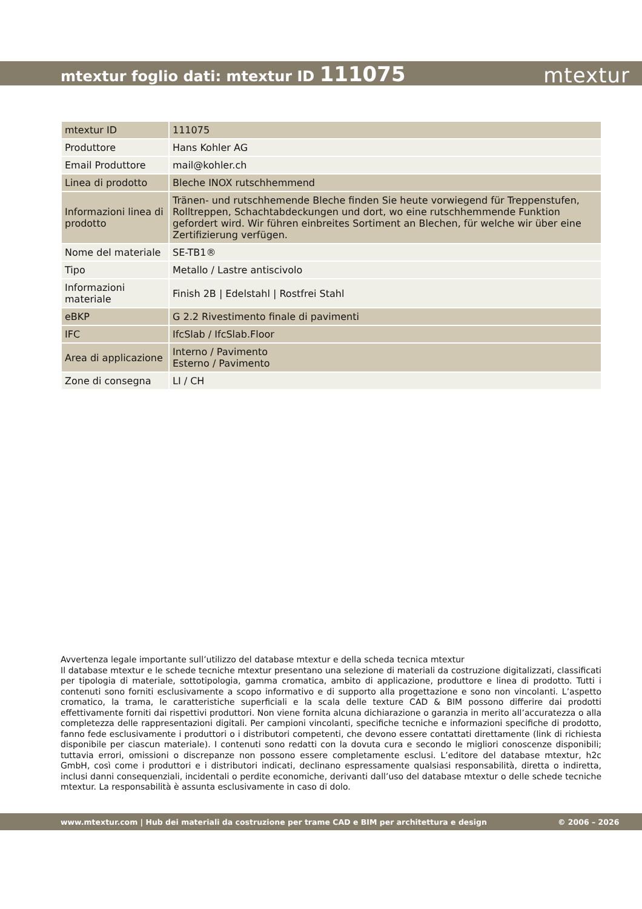mtextur foglio dati: mtextur ID 111075 mtextur
| mtextur ID | 111075 |
| Produttore | Hans Kohler AG |
| Email Produttore | mail@kohler.ch |
| Linea di prodotto | Bleche INOX rutschhemmend |
| Informazioni linea di prodotto | Tränen- und rutschhemende Bleche finden Sie heute vorwiegend für Treppenstufen, Rolltreppen, Schachtabdeckungen und dort, wo eine rutschhemmende Funktion gefordert wird. Wir führen einbreites Sortiment an Blechen, für welche wir über eine Zertifizierung verfügen. |
| Nome del materiale | SE-TB1® |
| Tipo | Metallo / Lastre antiscivolo |
| Informazioni materiale | Finish 2B / Edelstahl / Rostfrei Stahl |
| eBKP | G 2.2 Rivestimento finale di pavimenti |
| IFC | IfcSlab / IfcSlab.Floor |
| Area di applicazione | Interno / Pavimento Esterno / Pavimento |
| Zone di consegna | LI / CH |
Avvertenza legale importante sull’utilizzo del database mtextur e della scheda tecnica mtextur
Il database mtextur e le schede tecniche mtextur presentano una selezione di materiali da costruzione digitalizzati, classificati per tipologia di materiale, sottotipologia, gamma cromatica, ambito di applicazione, produttore e linea di prodotto. Tutti i contenuti sono forniti esclusivamente a scopo informativo e di supporto alla progettazione e sono non vincolanti. L’aspetto cromatico, la trama, le caratteristiche superficiali e la scala delle texture CAD & BIM possono differire dai prodotti effettivamente forniti dai rispettivi produttori. Non viene fornita alcuna dichiarazione o garanzia in merito all’accuratezza o alla completezza delle rappresentazioni digitali. Per campioni vincolanti, specifiche tecniche e informazioni specifiche di prodotto, fanno fede esclusivamente i produttori o i distributori competenti, che devono essere contattati direttamente (link di richiesta disponibile per ciascun materiale). I contenuti sono redatti con la dovuta cura e secondo le migliori conoscenze disponibili; tuttavia errori, omissioni o discrepanze non possono essere completamente esclusi. L’editore del database mtextur, h2c GmbH, così come i produttori e i distributori indicati, declinano espressamente qualsiasi responsabilità, diretta o indiretta, inclusi danni consequenziali, incidentali o perdite economiche, derivanti dall’uso del database mtextur o delle schede tecniche mtextur. La responsabilità è assunta esclusivamente in caso di dolo.
www.mtextur.com | Hub dei materiali da costruzione per trame CAD e BIM per architettura e design © 2006 – 2026